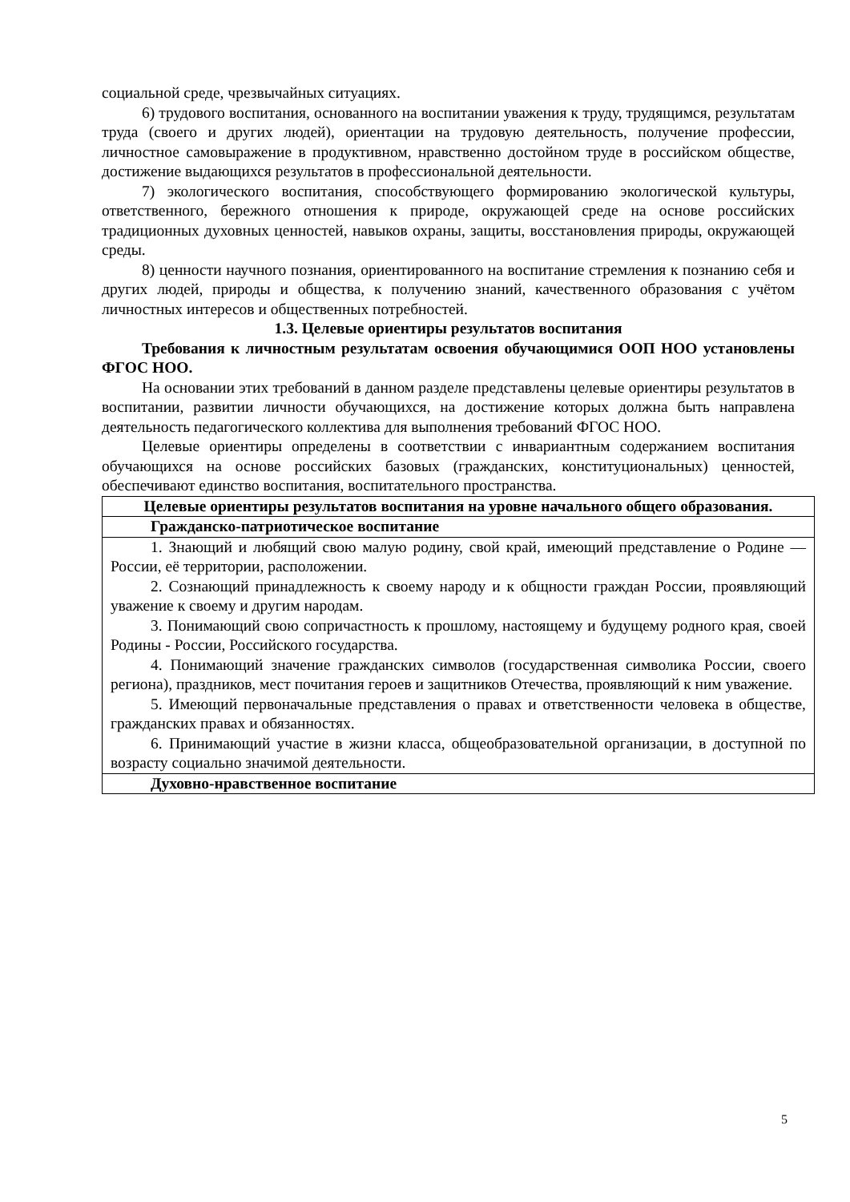социальной среде, чрезвычайных ситуациях.
6) трудового воспитания, основанного на воспитании уважения к труду, трудящимся, результатам труда (своего и других людей), ориентации на трудовую деятельность, получение профессии, личностное самовыражение в продуктивном, нравственно достойном труде в российском обществе, достижение выдающихся результатов в профессиональной деятельности.
7) экологического воспитания, способствующего формированию экологической культуры, ответственного, бережного отношения к природе, окружающей среде на основе российских традиционных духовных ценностей, навыков охраны, защиты, восстановления природы, окружающей среды.
8) ценности научного познания, ориентированного на воспитание стремления к познанию себя и других людей, природы и общества, к получению знаний, качественного образования с учётом личностных интересов и общественных потребностей.
1.3. Целевые ориентиры результатов воспитания
Требования к личностным результатам освоения обучающимися ООП НОО установлены ФГОС НОО.
На основании этих требований в данном разделе представлены целевые ориентиры результатов в воспитании, развитии личности обучающихся, на достижение которых должна быть направлена деятельность педагогического коллектива для выполнения требований ФГОС НОО.
Целевые ориентиры определены в соответствии с инвариантным содержанием воспитания обучающихся на основе российских базовых (гражданских, конституциональных) ценностей, обеспечивают единство воспитания, воспитательного пространства.
| Целевые ориентиры результатов воспитания на уровне начального общего образования. |
| Гражданско-патриотическое воспитание |
| 1. Знающий и любящий свою малую родину, свой край, имеющий представление о Родине — России, её территории, расположении. 2. Сознающий принадлежность к своему народу и к общности граждан России, проявляющий уважение к своему и другим народам. 3. Понимающий свою сопричастность к прошлому, настоящему и будущему родного края, своей Родины - России, Российского государства. 4. Понимающий значение гражданских символов (государственная символика России, своего региона), праздников, мест почитания героев и защитников Отечества, проявляющий к ним уважение. 5. Имеющий первоначальные представления о правах и ответственности человека в обществе, гражданских правах и обязанностях. 6. Принимающий участие в жизни класса, общеобразовательной организации, в доступной по возрасту социально значимой деятельности. |
| Духовно-нравственное воспитание |
5